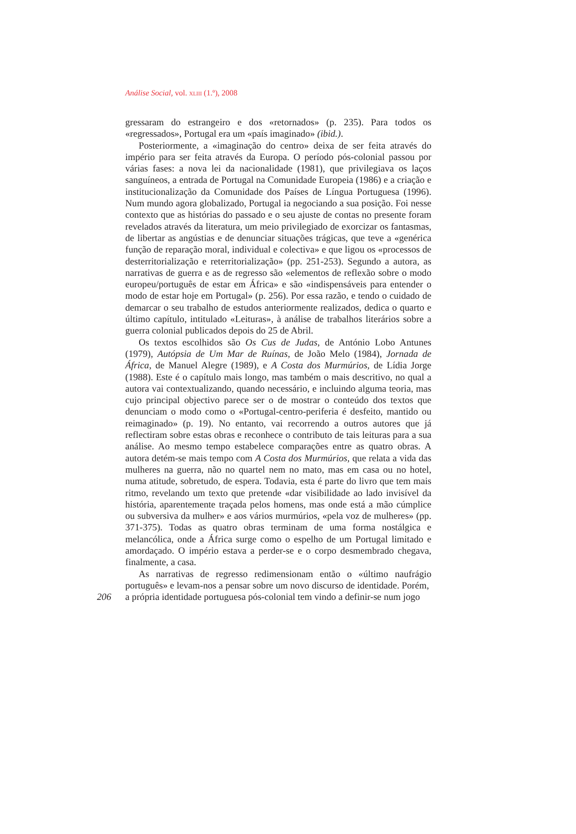Análise Social, vol. XLIII (1.º), 2008
gressaram do estrangeiro e dos «retornados» (p. 235). Para todos os «regressados», Portugal era um «país imaginado» (ibid.).
Posteriormente, a «imaginação do centro» deixa de ser feita através do império para ser feita através da Europa. O período pós-colonial passou por várias fases: a nova lei da nacionalidade (1981), que privilegiava os laços sanguíneos, a entrada de Portugal na Comunidade Europeia (1986) e a criação e institucionalização da Comunidade dos Países de Língua Portuguesa (1996). Num mundo agora globalizado, Portugal ia negociando a sua posição. Foi nesse contexto que as histórias do passado e o seu ajuste de contas no presente foram revelados através da literatura, um meio privilegiado de exorcizar os fantasmas, de libertar as angústias e de denunciar situações trágicas, que teve a «genérica função de reparação moral, individual e colectiva» e que ligou os «processos de desterritorialização e reterritorialização» (pp. 251-253). Segundo a autora, as narrativas de guerra e as de regresso são «elementos de reflexão sobre o modo europeu/português de estar em África» e são «indispensáveis para entender o modo de estar hoje em Portugal» (p. 256). Por essa razão, e tendo o cuidado de demarcar o seu trabalho de estudos anteriormente realizados, dedica o quarto e último capítulo, intitulado «Leituras», à análise de trabalhos literários sobre a guerra colonial publicados depois do 25 de Abril.
Os textos escolhidos são Os Cus de Judas, de António Lobo Antunes (1979), Autópsia de Um Mar de Ruínas, de João Melo (1984), Jornada de África, de Manuel Alegre (1989), e A Costa dos Murmúrios, de Lídia Jorge (1988). Este é o capítulo mais longo, mas também o mais descritivo, no qual a autora vai contextualizando, quando necessário, e incluindo alguma teoria, mas cujo principal objectivo parece ser o de mostrar o conteúdo dos textos que denunciam o modo como o «Portugal-centro-periferia é desfeito, mantido ou reimaginado» (p. 19). No entanto, vai recorrendo a outros autores que já reflectiram sobre estas obras e reconhece o contributo de tais leituras para a sua análise. Ao mesmo tempo estabelece comparações entre as quatro obras. A autora detém-se mais tempo com A Costa dos Murmúrios, que relata a vida das mulheres na guerra, não no quartel nem no mato, mas em casa ou no hotel, numa atitude, sobretudo, de espera. Todavia, esta é parte do livro que tem mais ritmo, revelando um texto que pretende «dar visibilidade ao lado invisível da história, aparentemente traçada pelos homens, mas onde está a mão cúmplice ou subversiva da mulher» e aos vários murmúrios, «pela voz de mulheres» (pp. 371-375). Todas as quatro obras terminam de uma forma nostálgica e melancólica, onde a África surge como o espelho de um Portugal limitado e amordaçado. O império estava a perder-se e o corpo desmembrado chegava, finalmente, a casa.
As narrativas de regresso redimensionam então o «último naufrágio português» e levam-nos a pensar sobre um novo discurso de identidade. Porém,
206 a própria identidade portuguesa pós-colonial tem vindo a definir-se num jogo